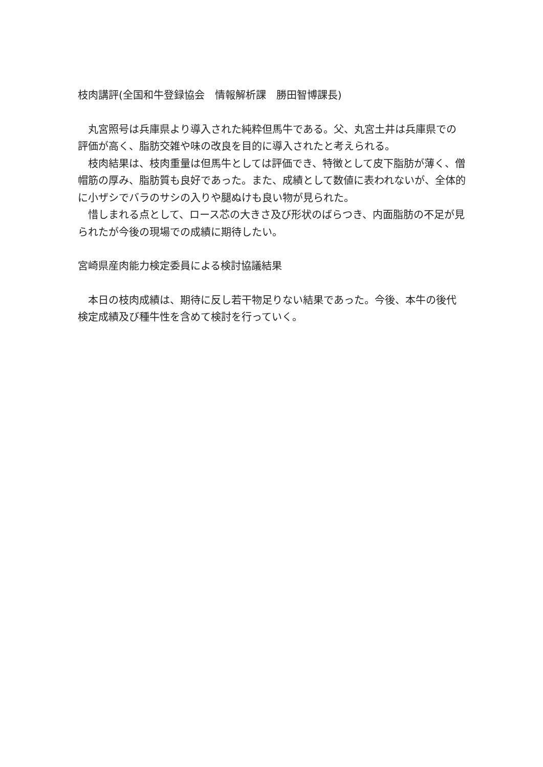枝肉講評(全国和牛登録協会　情報解析課　勝田智博課長)
　丸宮照号は兵庫県より導入された純粋但馬牛である。父、丸宮土井は兵庫県での評価が高く、脂肪交雑や味の改良を目的に導入されたと考えられる。
　枝肉結果は、枝肉重量は但馬牛としては評価でき、特徴として皮下脂肪が薄く、僧帽筋の厚み、脂肪質も良好であった。また、成績として数値に表われないが、全体的に小ザシでバラのサシの入りや腿ぬけも良い物が見られた。
　惜しまれる点として、ロース芯の大きさ及び形状のばらつき、内面脂肪の不足が見られたが今後の現場での成績に期待したい。
宮崎県産肉能力検定委員による検討協議結果
　本日の枝肉成績は、期待に反し若干物足りない結果であった。今後、本牛の後代検定成績及び種牛性を含めて検討を行っていく。